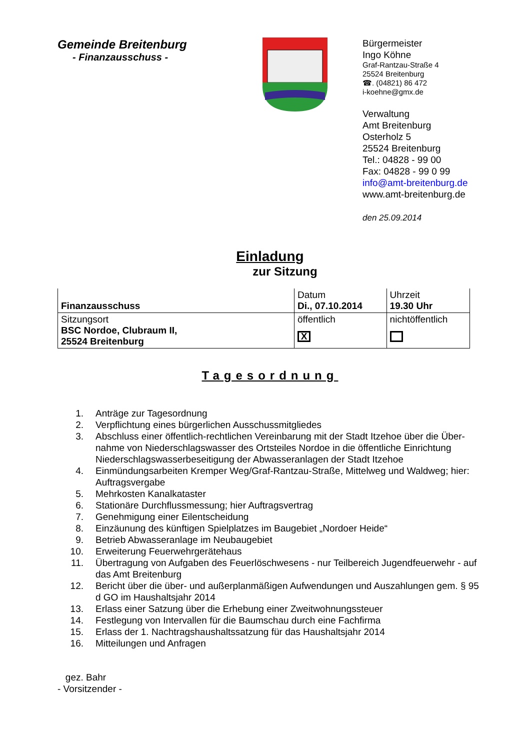Gemeinde Breitenburg
- Finanzausschuss -
Bürgermeister
Ingo Köhne
Graf-Rantzau-Straße 4
25524 Breitenburg
☎. (04821) 86 472
i-koehne@gmx.de
Verwaltung
Amt Breitenburg
Osterholz 5
25524 Breitenburg
Tel.: 04828 - 99 00
Fax: 04828 - 99 0 99
info@amt-breitenburg.de
www.amt-breitenburg.de
den 25.09.2014
Einladung
zur Sitzung
| Finanzausschuss | Datum Di., 07.10.2014 | Uhrzeit 19.30 Uhr |
| Sitzungsort BSC Nordoe, Clubraum II, 25524 Breitenburg | öffentlich X | nichtöffentlich |
Tagesordnung
1. Anträge zur Tagesordnung
2. Verpflichtung eines bürgerlichen Ausschussmitgliedes
3. Abschluss einer öffentlich-rechtlichen Vereinbarung mit der Stadt Itzehoe über die Über-nahme von Niederschlagswasser des Ortsteiles Nordoe in die öffentliche Einrichtung Niederschlagswasserbeseitigung der Abwasseranlagen der Stadt Itzehoe
4. Einmündungsarbeiten Kremper Weg/Graf-Rantzau-Straße, Mittelweg und Waldweg; hier: Auftragsvergabe
5. Mehrkosten Kanalkataster
6. Stationäre Durchflussmessung; hier Auftragsvertrag
7. Genehmigung einer Eilentscheidung
8. Einzäunung des künftigen Spielplatzes im Baugebiet „Nordoer Heide“
9. Betrieb Abwasseranlage im Neubaugebiet
10. Erweiterung Feuerwehrgerätehaus
11. Übertragung von Aufgaben des Feuerlöschwesens - nur Teilbereich Jugendfeuerwehr - auf das Amt Breitenburg
12. Bericht über die über- und außerplanmäßigen Aufwendungen und Auszahlungen gem. § 95 d GO im Haushaltsjahr 2014
13. Erlass einer Satzung über die Erhebung einer Zweitwohnungssteuer
14. Festlegung von Intervallen für die Baumschau durch eine Fachfirma
15. Erlass der 1. Nachtragshaushaltssatzung für das Haushaltsjahr 2014
16. Mitteilungen und Anfragen
gez. Bahr
- Vorsitzender -